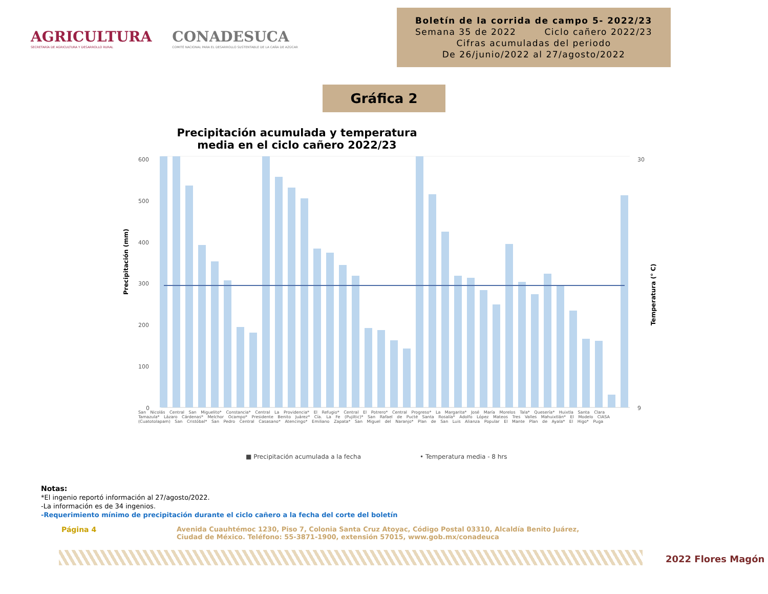AGRICULTURA
SECRETARÍA DE AGRICULTURA Y DESARROLLO RURAL
CONADESUCA
COMITÉ NACIONAL PARA EL DESARROLLO SUSTENTABLE DE LA CAÑA DE AZÚCAR
Boletín de la corrida de campo 5- 2022/23
Semana 35 de 2022 Ciclo cañero 2022/23
Cifras acumuladas del periodo
De 26/junio/2022 al 27/agosto/2022
Gráfica 2
Precipitación acumulada y temperatura media en el ciclo cañero 2022/23
Precipitación (mm)
Temperatura (° C)
600
500
400
300
200
100
0
30
9
■ Precipitación acumulada a la fecha
• Temperatura media - 8 hrs
San Nicolás Central San Miguelito* Constancia* Central La Providencia* El Refugio* Central El Potrero* Central Progreso* La Margarita* José María Morelos Tala* Quesería* Huixtla Santa Clara Tamazula* Lázaro Cárdenas* Melchor Ocampo* Presidente Benito Juárez* Cía. La Fe (Pujiltic)* San Rafael de Pucté Santa Rosalía* Adolfo López Mateos Tres Valles Mahuixtlán* El Modelo CIASA (Cuatotolapam) San Cristóbal* San Pedro Central Casasano* Atencingo* Emiliano Zapata* San Miguel del Naranjo* Plan de San Luis Alianza Popular El Mante Plan de Ayala* El Higo* Puga
Notas:
*El ingenio reportó información al 27/agosto/2022.
-La información es de 34 ingenios.
-Requerimiento mínimo de precipitación durante el ciclo cañero a la fecha del corte del boletín
Página 4 Avenida Cuauhtémoc 1230, Piso 7, Colonia Santa Cruz Atoyac, Código Postal 03310, Alcaldía Benito Juárez,
Ciudad de México. Teléfono: 55-3871-1900, extensión 57015, www.gob.mx/conadeuca
2022 Flores Magón